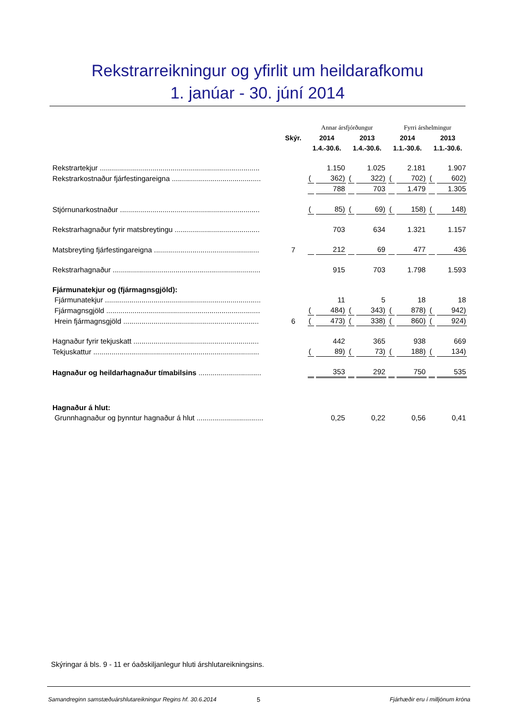Rekstrarreikningur og yfirlit um heildarafkomu
1. janúar - 30. júní 2014
| | | Annar ársfjórðungur | | | | Fyrri árshelmingur | | | |
| | Skýr. | 2014 | | 2013 | | 2014 | | 2013 | |
| | | 1.4.-30.6. | | 1.4.-30.6. | | 1.1.-30.6. | | 1.1.-30.6. | |
| Rekstrartekjur ............................................................................... | | | 1.150 | | 1.025 | | 2.181 | | 1.907 |
| Rekstrarkostnaður fjárfestingareigna ............................................ | | ( | 362) | ( | 322) | ( | 702) | ( | 602) |
| | | | 788 | | 703 | | 1.479 | | 1.305 |
| Stjórnunarkostnaður ..................................................................... | | ( | 85) | ( | 69) | ( | 158) | ( | 148) |
| Rekstrarhagnaður fyrir matsbreytingu .......................................... | | | 703 | | 634 | | 1.321 | | 1.157 |
| Matsbreyting fjárfestingareigna .................................................... | 7 | | 212 | | 69 | | 477 | | 436 |
| Rekstrarhagnaður ......................................................................... | | | 915 | | 703 | | 1.798 | | 1.593 |
| Fjármunatekjur og (fjármagnsgjöld): | | | | | | | | | |
| Fjármunatekjur ............................................................................. | | | 11 | | 5 | | 18 | | 18 |
| Fjármagnsgjöld ............................................................................ | | ( | 484) | ( | 343) | ( | 878) | ( | 942) |
| Hrein fjármagnsgjöld ................................................................... | 6 | ( | 473) | ( | 338) | ( | 860) | ( | 924) |
| Hagnaður fyrir tekjuskatt .............................................................. | | | 442 | | 365 | | 938 | | 669 |
| Tekjuskattur .................................................................................. | | ( | 89) | ( | 73) | ( | 188) | ( | 134) |
| Hagnaður og heildarhagnaður tímabilsins ............................... | | | 353 | | 292 | | 750 | | 535 |
| Hagnaður á hlut: | | | | | | | | | |
| Grunnhagnaður og þynntur hagnaður á hlut ................................. | | | 0,25 | | 0,22 | | 0,56 | | 0,41 |
Skýringar á bls. 9 - 11 er óaðskiljanlegur hluti árshlutareikningsins.
Samandreginn samstæðuárshlutareikningur Regins hf. 30.6.2014 5 Fjárhæðir eru í milljónum króna